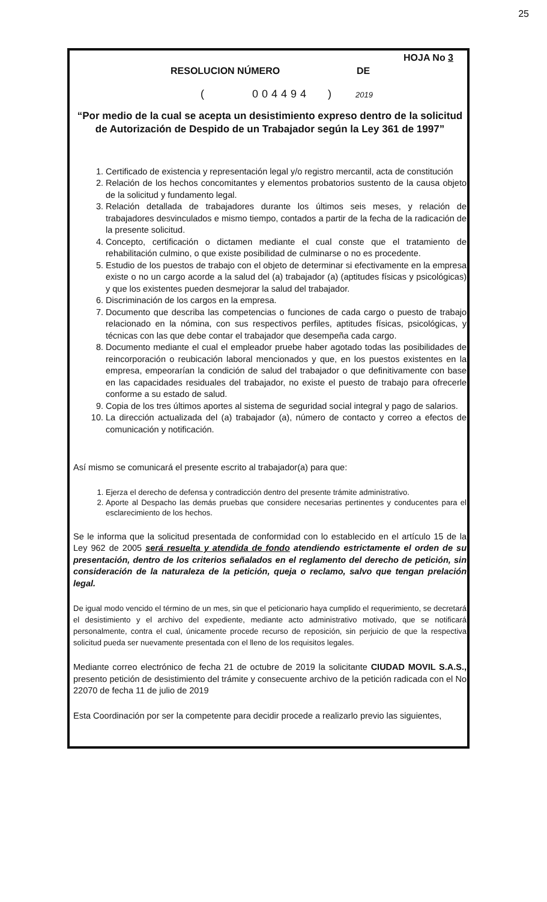25
HOJA No 3
RESOLUCION NÚMERO DE
(004494) 2019
“Por medio de la cual se acepta un desistimiento expreso dentro de la solicitud de Autorización de Despido de un Trabajador según la Ley 361 de 1997”
1. Certificado de existencia y representación legal y/o registro mercantil, acta de constitución
2. Relación de los hechos concomitantes y elementos probatorios sustento de la causa objeto de la solicitud y fundamento legal.
3. Relación detallada de trabajadores durante los últimos seis meses, y relación de trabajadores desvinculados e mismo tiempo, contados a partir de la fecha de la radicación de la presente solicitud.
4. Concepto, certificación o dictamen mediante el cual conste que el tratamiento de rehabilitación culmino, o que existe posibilidad de culminarse o no es procedente.
5. Estudio de los puestos de trabajo con el objeto de determinar si efectivamente en la empresa existe o no un cargo acorde a la salud del (a) trabajador (a) (aptitudes físicas y psicológicas) y que los existentes pueden desmejorar la salud del trabajador.
6. Discriminación de los cargos en la empresa.
7. Documento que describa las competencias o funciones de cada cargo o puesto de trabajo relacionado en la nómina, con sus respectivos perfiles, aptitudes físicas, psicológicas, y técnicas con las que debe contar el trabajador que desempeña cada cargo.
8. Documento mediante el cual el empleador pruebe haber agotado todas las posibilidades de reincorporación o reubicación laboral mencionados y que, en los puestos existentes en la empresa, empeorarían la condición de salud del trabajador o que definitivamente con base en las capacidades residuales del trabajador, no existe el puesto de trabajo para ofrecerle conforme a su estado de salud.
9. Copia de los tres últimos aportes al sistema de seguridad social integral y pago de salarios.
10. La dirección actualizada del (a) trabajador (a), número de contacto y correo a efectos de comunicación y notificación.
Así mismo se comunicará el presente escrito al trabajador(a) para que:
1. Ejerza el derecho de defensa y contradicción dentro del presente trámite administrativo.
2. Aporte al Despacho las demás pruebas que considere necesarias pertinentes y conducentes para el esclarecimiento de los hechos.
Se le informa que la solicitud presentada de conformidad con lo establecido en el artículo 15 de la Ley 962 de 2005 será resuelta y atendida de fondo atendiendo estrictamente el orden de su presentación, dentro de los criterios señalados en el reglamento del derecho de petición, sin consideración de la naturaleza de la petición, queja o reclamo, salvo que tengan prelación legal.
De igual modo vencido el término de un mes, sin que el peticionario haya cumplido el requerimiento, se decretará el desistimiento y el archivo del expediente, mediante acto administrativo motivado, que se notificará personalmente, contra el cual, únicamente procede recurso de reposición, sin perjuicio de que la respectiva solicitud pueda ser nuevamente presentada con el lleno de los requisitos legales.
Mediante correo electrónico de fecha 21 de octubre de 2019 la solicitante CIUDAD MOVIL S.A.S., presento petición de desistimiento del trámite y consecuente archivo de la petición radicada con el No 22070 de fecha 11 de julio de 2019
Esta Coordinación por ser la competente para decidir procede a realizarlo previo las siguientes,